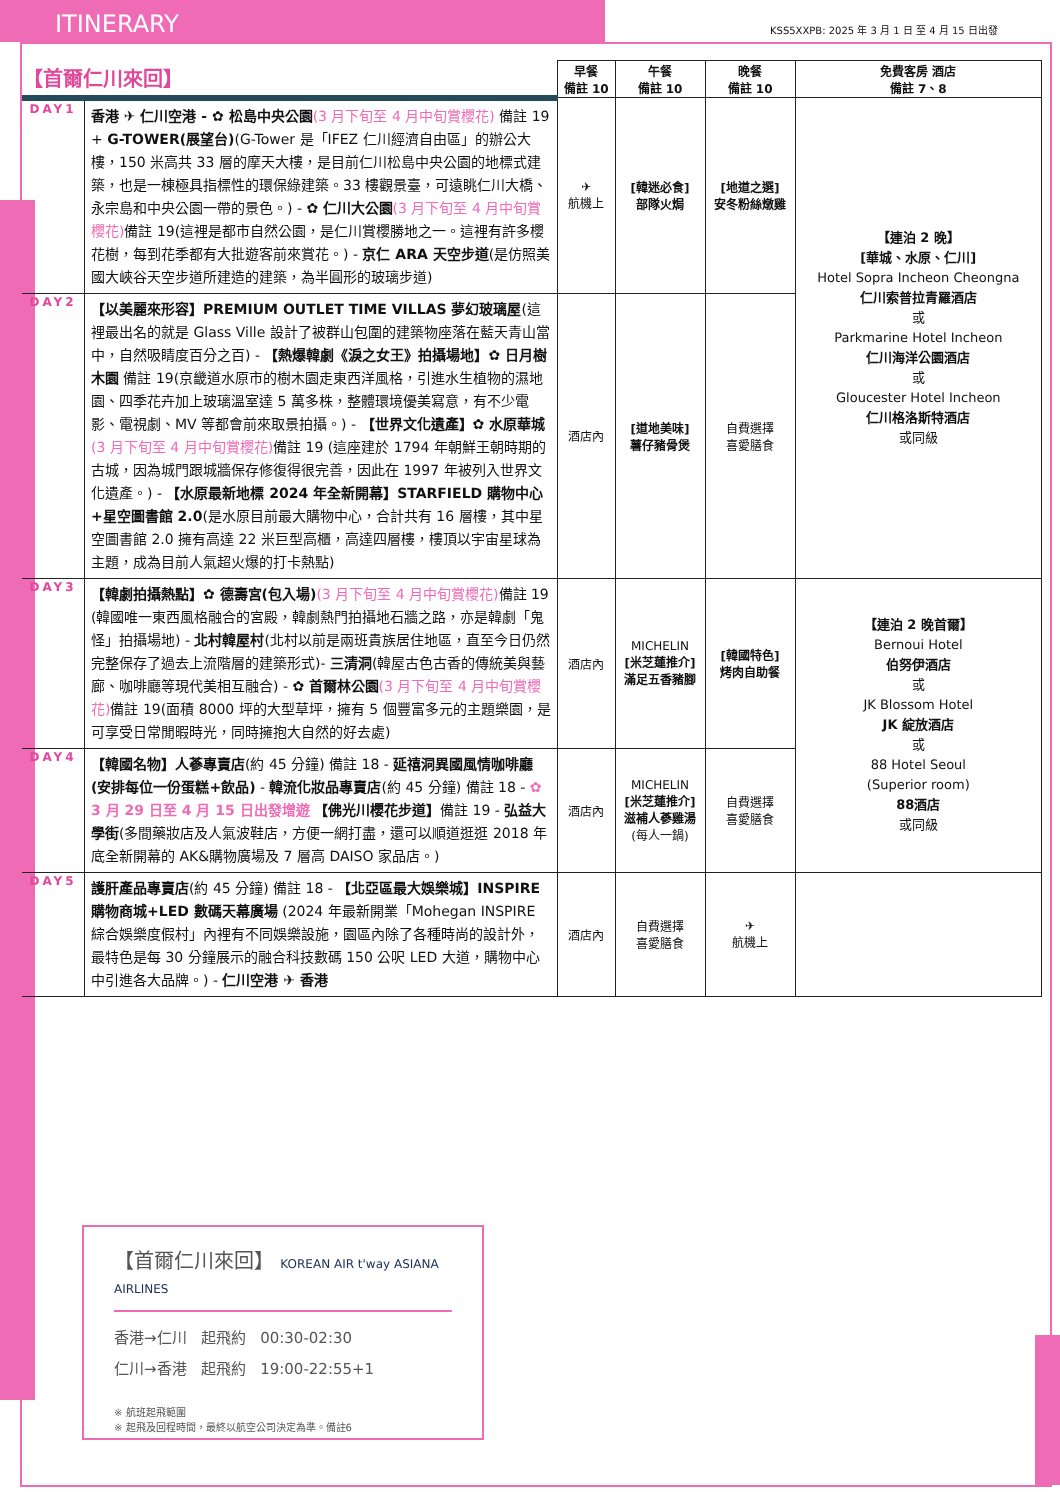ITINERARY
KSS5XXPB: 2025 年 3 月 1 日 至 4 月 15 日出發
| 【首爾仁川來回】 | | 早餐 備註 10 | 午餐 備註 10 | 晚餐 備註 10 | 免費客房 酒店 備註 7、8 |
| --- | --- | --- | --- | --- | --- |
| DAY1 | 香港 ✈ 仁川空港 - ✿ 松島中央公園 (3 月下旬至 4 月中旬賞櫻花) 備註 19 + G-TOWER(展望台) (G-Tower 是「IFEZ 仁川經濟自由區」的辦公大樓，150 米高共 33 層的摩天大樓，是目前仁川松島中央公園的地標式建築，也是一棟極具指標性的環保綠建築。33 樓觀景臺，可遠眺仁川大橋、永宗島和中央公園一帶的景色。) - ✿ 仁川大公園 (3 月下旬至 4 月中旬賞櫻花) 備註 19(這裡是都市自然公園，是仁川賞櫻勝地之一。這裡有許多櫻花樹，每到花季都有大批遊客前來賞花。) - 京仁 ARA 天空步道 (是仿照美國大峽谷天空步道所建造的建築，為半圓形的玻璃步道) | ✈ 航機上 | [韓迷必食] 部隊火焗 | [地道之選] 安冬粉絲燉雞 | 【連泊 2 晚】 [華城、水原、仁川] Hotel Sopra Incheon Cheongna 仁川索普拉青羅酒店 或 Parkmarine Hotel Incheon 仁川海洋公園酒店 或 Gloucester Hotel Incheon 仁川格洛斯特酒店 或同級 |
| DAY2 | 【以美麗來形容】PREMIUM OUTLET TIME VILLAS 夢幻玻璃屋 (這裡最出名的就是 Glass Ville 設計了被群山包圍的建築物座落在藍天青山當中，自然吸睛度百分之百) - 【熱爆韓劇《淚之女王》拍攝場地】✿ 日月樹木園 備註 19(京畿道水原市的樹木園走東西洋風格，引進水生植物的濕地園、四季花卉加上玻璃溫室達 5 萬多株，整體環境優美寫意，有不少電影、電視劇、MV 等都會前來取景拍攝。) - 【世界文化遺產】✿ 水原華城 (3 月下旬至 4 月中旬賞櫻花) 備註 19 (這座建於 1794 年朝鮮王朝時期的古城，因為城門跟城牆保存修復得很完善，因此在 1997 年被列入世界文化遺產。) - 【水原最新地標 2024 年全新開幕】STARFIELD 購物中心+星空圖書館 2.0 (是水原目前最大購物中心，合計共有 16 層樓，其中星空圖書館 2.0 擁有高達 22 米巨型高櫃，高達四層樓，樓頂以宇宙星球為主題，成為目前人氣超火爆的打卡熱點) | 酒店內 | [道地美味] 薯仔豬骨煲 | 自費選擇 喜愛膳食 | |
| DAY3 | 【韓劇拍攝熱點】✿ 德壽宮(包入場) (3 月下旬至 4 月中旬賞櫻花) 備註 19 (韓國唯一東西風格融合的宮殿，韓劇熱門拍攝地石牆之路，亦是韓劇「鬼怪」拍攝場地) - 北村韓屋村 (北村以前是兩班貴族居住地區，直至今日仍然完整保存了過去上流階層的建築形式)- 三清洞 (韓屋古色古香的傳統美與藝廊、咖啡廳等現代美相互融合) - ✿ 首爾林公園 (3 月下旬至 4 月中旬賞櫻花) 備註 19(面積 8000 坪的大型草坪，擁有 5 個豐富多元的主題樂園，是可享受日常閒暇時光，同時擁抱大自然的好去處) | 酒店內 | MICHELIN [米芝蓮推介] 滿足五香豬腳 | [韓國特色] 烤肉自助餐 | 【連泊 2 晚首爾】 Bernoui Hotel 伯努伊酒店 或 JK Blossom Hotel JK 綻放酒店 或 88 Hotel Seoul (Superior room) 88酒店 或同級 |
| DAY4 | 【韓國名物】人蔘專賣店 (約 45 分鐘) 備註 18 - 延禧洞異國風情咖啡廳(安排每位一份蛋糕+飲品) - 韓流化妝品專賣店 (約 45 分鐘) 備註 18 - ✿ 3 月 29 日至 4 月 15 日出發增遊 【佛光川櫻花步道】 備註 19 - 弘益大學街 (多間藥妝店及人氣波鞋店，方便一網打盡，還可以順道逛逛 2018 年底全新開幕的 AK&購物廣場及 7 層高 DAISO 家品店。) | 酒店內 | MICHELIN [米芝蓮推介] 滋補人蔘雞湯 (每人一鍋) | 自費選擇 喜愛膳食 | |
| DAY5 | 護肝產品專賣店 (約 45 分鐘) 備註 18 - 【北亞區最大娛樂城】INSPIRE 購物商城+LED 數碼天幕廣場 (2024 年最新開業「Mohegan INSPIRE 綜合娛樂度假村」內裡有不同娛樂設施，園區內除了各種時尚的設計外，最特色是每 30 分鐘展示的融合科技數碼 150 公呎 LED 大道，購物中心中引進各大品牌。) - 仁川空港 ✈ 香港 | 酒店內 | 自費選擇 喜愛膳食 | ✈ 航機上 | |
【首爾仁川來回】 KOREAN AIR t'way ASIANA AIRLINES
香港→仁川 起飛約 00:30-02:30
仁川→香港 起飛約 19:00-22:55+1
※ 航班起飛範圍
※ 起飛及回程時間，最終以航空公司決定為準。備註6